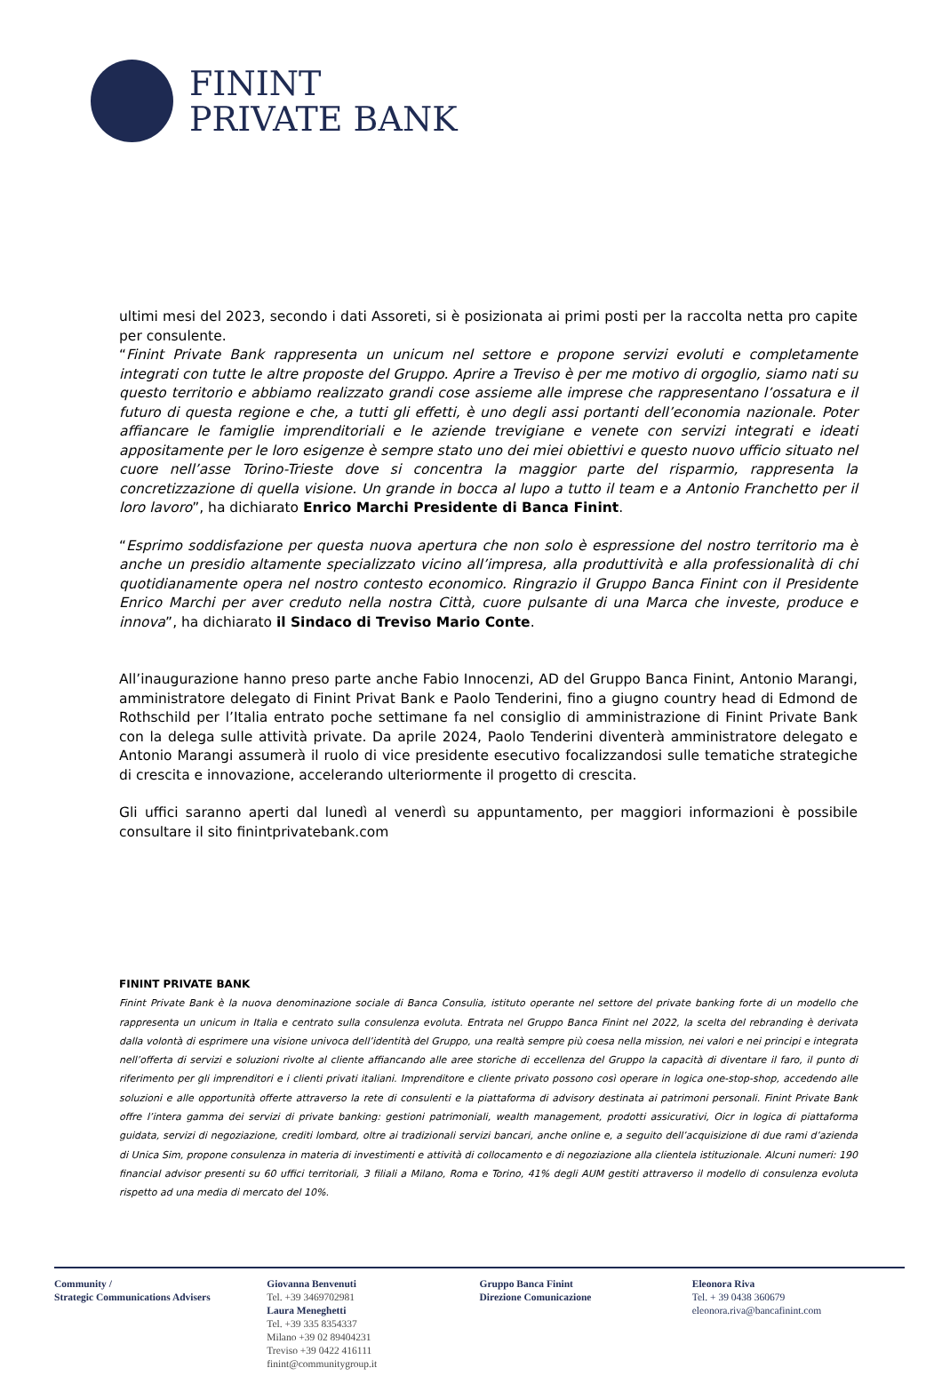FININT
PRIVATE BANK
ultimi mesi del 2023, secondo i dati Assoreti, si è posizionata ai primi posti per la raccolta netta pro capite per consulente.
“Finint Private Bank rappresenta un unicum nel settore e propone servizi evoluti e completamente integrati con tutte le altre proposte del Gruppo. Aprire a Treviso è per me motivo di orgoglio, siamo nati su questo territorio e abbiamo realizzato grandi cose assieme alle imprese che rappresentano l’ossatura e il futuro di questa regione e che, a tutti gli effetti, è uno degli assi portanti dell’economia nazionale. Poter affiancare le famiglie imprenditoriali e le aziende trevigiane e venete con servizi integrati e ideati appositamente per le loro esigenze è sempre stato uno dei miei obiettivi e questo nuovo ufficio situato nel cuore nell’asse Torino-Trieste dove si concentra la maggior parte del risparmio, rappresenta la concretizzazione di quella visione. Un grande in bocca al lupo a tutto il team e a Antonio Franchetto per il loro lavoro”, ha dichiarato Enrico Marchi Presidente di Banca Finint.
“Esprimo soddisfazione per questa nuova apertura che non solo è espressione del nostro territorio ma è anche un presidio altamente specializzato vicino all’impresa, alla produttività e alla professionalità di chi quotidianamente opera nel nostro contesto economico. Ringrazio il Gruppo Banca Finint con il Presidente Enrico Marchi per aver creduto nella nostra Città, cuore pulsante di una Marca che investe, produce e innova”, ha dichiarato il Sindaco di Treviso Mario Conte.
All’inaugurazione hanno preso parte anche Fabio Innocenzi, AD del Gruppo Banca Finint, Antonio Marangi, amministratore delegato di Finint Privat Bank e Paolo Tenderini, fino a giugno country head di Edmond de Rothschild per l’Italia entrato poche settimane fa nel consiglio di amministrazione di Finint Private Bank con la delega sulle attività private. Da aprile 2024, Paolo Tenderini diventerà amministratore delegato e Antonio Marangi assumerà il ruolo di vice presidente esecutivo focalizzandosi sulle tematiche strategiche di crescita e innovazione, accelerando ulteriormente il progetto di crescita.
Gli uffici saranno aperti dal lunedì al venerdì su appuntamento, per maggiori informazioni è possibile consultare il sito finintprivatebank.com
FININT PRIVATE BANK
Finint Private Bank è la nuova denominazione sociale di Banca Consulia, istituto operante nel settore del private banking forte di un modello che rappresenta un unicum in Italia e centrato sulla consulenza evoluta. Entrata nel Gruppo Banca Finint nel 2022, la scelta del rebranding è derivata dalla volontà di esprimere una visione univoca dell’identità del Gruppo, una realtà sempre più coesa nella mission, nei valori e nei principi e integrata nell’offerta di servizi e soluzioni rivolte al cliente affiancando alle aree storiche di eccellenza del Gruppo la capacità di diventare il faro, il punto di riferimento per gli imprenditori e i clienti privati italiani. Imprenditore e cliente privato possono così operare in logica one-stop-shop, accedendo alle soluzioni e alle opportunità offerte attraverso la rete di consulenti e la piattaforma di advisory destinata ai patrimoni personali. Finint Private Bank offre l’intera gamma dei servizi di private banking: gestioni patrimoniali, wealth management, prodotti assicurativi, Oicr in logica di piattaforma guidata, servizi di negoziazione, crediti lombard, oltre ai tradizionali servizi bancari, anche online e, a seguito dell’acquisizione di due rami d’azienda di Unica Sim, propone consulenza in materia di investimenti e attività di collocamento e di negoziazione alla clientela istituzionale. Alcuni numeri: 190 financial advisor presenti su 60 uffici territoriali, 3 filiali a Milano, Roma e Torino, 41% degli AUM gestiti attraverso il modello di consulenza evoluta rispetto ad una media di mercato del 10%.
Community /
Strategic Communications Advisers
Giovanna Benvenuti
Tel. +39 3469702981
Laura Meneghetti
Tel. +39 335 8354337
Milano +39 02 89404231
Treviso +39 0422 416111
finint@communitygroup.it
Gruppo Banca Finint
Direzione Comunicazione
Eleonora Riva
Tel. + 39 0438 360679
eleonora.riva@bancafinint.com